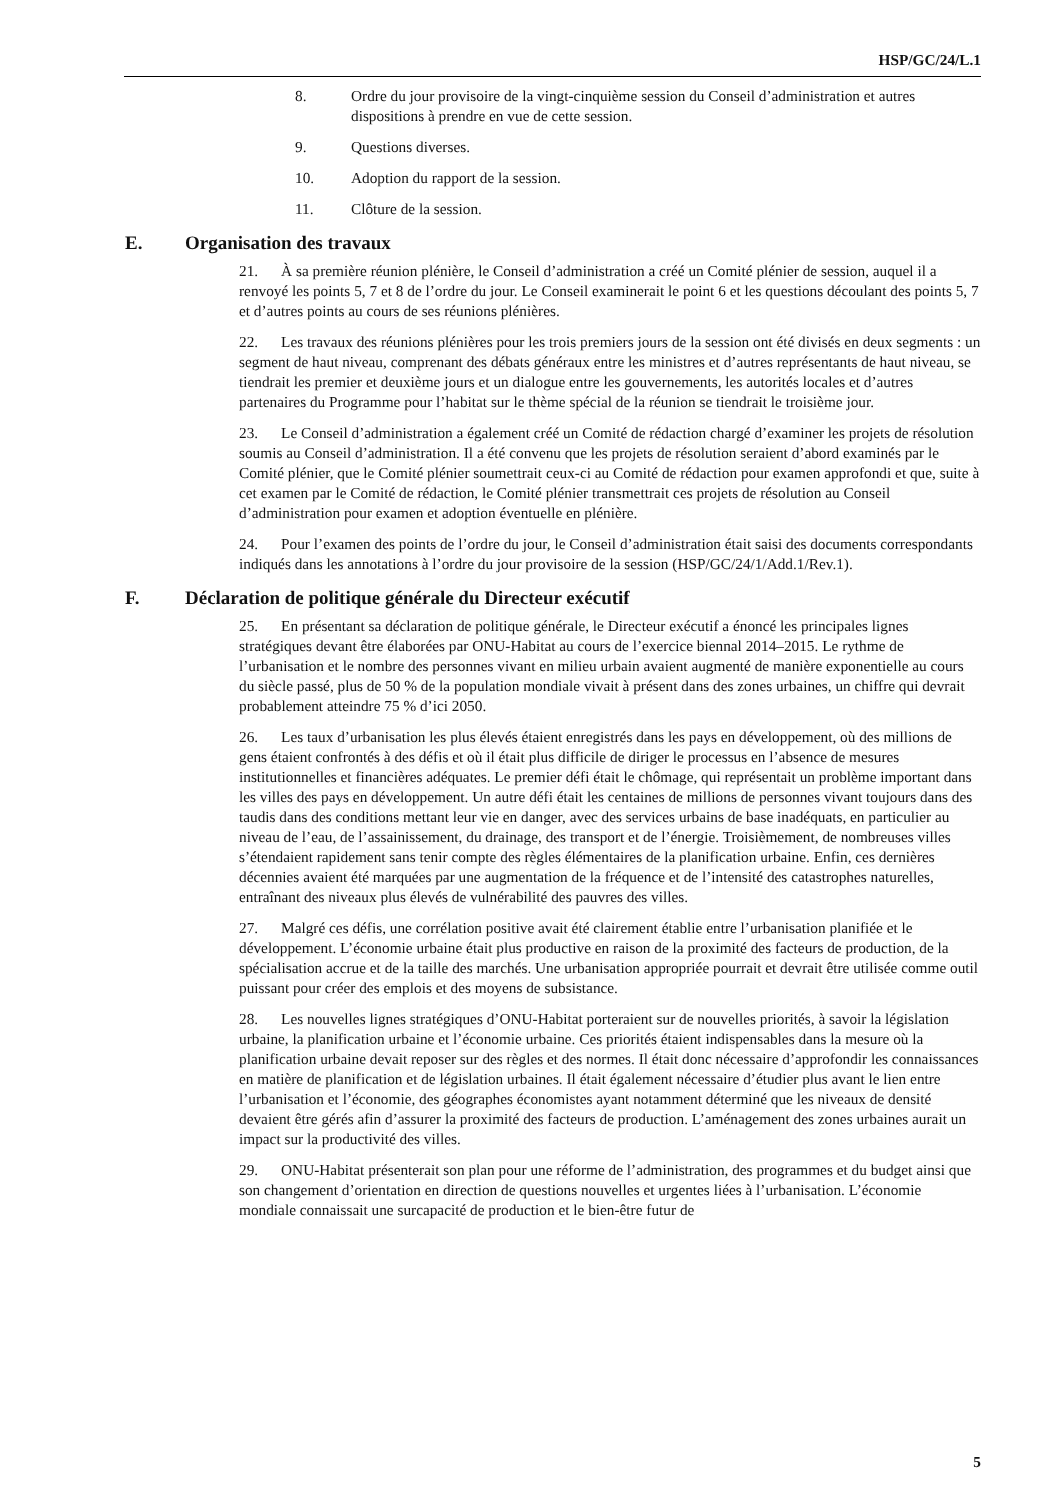HSP/GC/24/L.1
8. Ordre du jour provisoire de la vingt-cinquième session du Conseil d’administration et autres dispositions à prendre en vue de cette session.
9. Questions diverses.
10. Adoption du rapport de la session.
11. Clôture de la session.
E. Organisation des travaux
21. À sa première réunion plénière, le Conseil d’administration a créé un Comité plénier de session, auquel il a renvoyé les points 5, 7 et 8 de l’ordre du jour. Le Conseil examinerait le point 6 et les questions découlant des points 5, 7 et d’autres points au cours de ses réunions plénières.
22. Les travaux des réunions plénières pour les trois premiers jours de la session ont été divisés en deux segments : un segment de haut niveau, comprenant des débats généraux entre les ministres et d’autres représentants de haut niveau, se tiendrait les premier et deuxième jours et un dialogue entre les gouvernements, les autorités locales et d’autres partenaires du Programme pour l’habitat sur le thème spécial de la réunion se tiendrait le troisième jour.
23. Le Conseil d’administration a également créé un Comité de rédaction chargé d’examiner les projets de résolution soumis au Conseil d’administration. Il a été convenu que les projets de résolution seraient d’abord examinés par le Comité plénier, que le Comité plénier soumettrait ceux-ci au Comité de rédaction pour examen approfondi et que, suite à cet examen par le Comité de rédaction, le Comité plénier transmettrait ces projets de résolution au Conseil d’administration pour examen et adoption éventuelle en plénière.
24. Pour l’examen des points de l’ordre du jour, le Conseil d’administration était saisi des documents correspondants indiqués dans les annotations à l’ordre du jour provisoire de la session (HSP/GC/24/1/Add.1/Rev.1).
F. Déclaration de politique générale du Directeur exécutif
25. En présentant sa déclaration de politique générale, le Directeur exécutif a énoncé les principales lignes stratégiques devant être élaborées par ONU-Habitat au cours de l’exercice biennal 2014–2015. Le rythme de l’urbanisation et le nombre des personnes vivant en milieu urbain avaient augmenté de manière exponentielle au cours du siècle passé, plus de 50 % de la population mondiale vivait à présent dans des zones urbaines, un chiffre qui devrait probablement atteindre 75 % d’ici 2050.
26. Les taux d’urbanisation les plus élevés étaient enregistrés dans les pays en développement, où des millions de gens étaient confrontés à des défis et où il était plus difficile de diriger le processus en l’absence de mesures institutionnelles et financières adéquates. Le premier défi était le chômage, qui représentait un problème important dans les villes des pays en développement. Un autre défi était les centaines de millions de personnes vivant toujours dans des taudis dans des conditions mettant leur vie en danger, avec des services urbains de base inadéquats, en particulier au niveau de l’eau, de l’assainissement, du drainage, des transport et de l’énergie. Troisièmement, de nombreuses villes s’étendaient rapidement sans tenir compte des règles élémentaires de la planification urbaine. Enfin, ces dernières décennies avaient été marquées par une augmentation de la fréquence et de l’intensité des catastrophes naturelles, entraînant des niveaux plus élevés de vulnérabilité des pauvres des villes.
27. Malgré ces défis, une corrélation positive avait été clairement établie entre l’urbanisation planifiée et le développement. L’économie urbaine était plus productive en raison de la proximité des facteurs de production, de la spécialisation accrue et de la taille des marchés. Une urbanisation appropriée pourrait et devrait être utilisée comme outil puissant pour créer des emplois et des moyens de subsistance.
28. Les nouvelles lignes stratégiques d’ONU-Habitat porteraient sur de nouvelles priorités, à savoir la législation urbaine, la planification urbaine et l’économie urbaine. Ces priorités étaient indispensables dans la mesure où la planification urbaine devait reposer sur des règles et des normes. Il était donc nécessaire d’approfondir les connaissances en matière de planification et de législation urbaines. Il était également nécessaire d’étudier plus avant le lien entre l’urbanisation et l’économie, des géographes économistes ayant notamment déterminé que les niveaux de densité devaient être gérés afin d’assurer la proximité des facteurs de production. L’aménagement des zones urbaines aurait un impact sur la productivité des villes.
29. ONU-Habitat présenterait son plan pour une réforme de l’administration, des programmes et du budget ainsi que son changement d’orientation en direction de questions nouvelles et urgentes liées à l’urbanisation. L’économie mondiale connaissait une surcapacité de production et le bien-être futur de
5